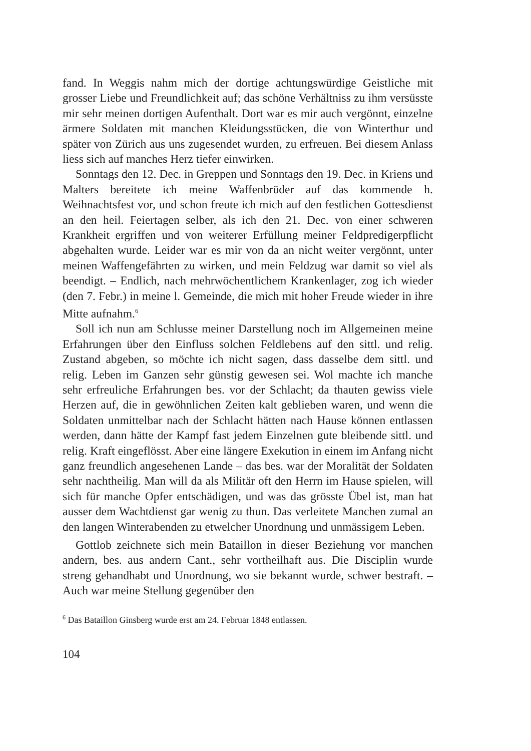fand. In Weggis nahm mich der dortige achtungswürdige Geistliche mit grosser Liebe und Freundlichkeit auf; das schöne Verhältniss zu ihm versüsste mir sehr meinen dortigen Aufenthalt. Dort war es mir auch vergönnt, einzelne ärmere Soldaten mit manchen Kleidungsstücken, die von Winterthur und später von Zürich aus uns zugesendet wurden, zu erfreuen. Bei diesem Anlass liess sich auf manches Herz tiefer einwirken.
Sonntags den 12. Dec. in Greppen und Sonntags den 19. Dec. in Kriens und Malters bereitete ich meine Waffenbrüder auf das kommende h. Weihnachtsfest vor, und schon freute ich mich auf den festlichen Gottesdienst an den heil. Feiertagen selber, als ich den 21. Dec. von einer schweren Krankheit ergriffen und von weiterer Erfüllung meiner Feldpredigerpflicht abgehalten wurde. Leider war es mir von da an nicht weiter vergönnt, unter meinen Waffengefährten zu wirken, und mein Feldzug war damit so viel als beendigt. – Endlich, nach mehrwöchentlichem Krankenlager, zog ich wieder (den 7. Febr.) in meine l. Gemeinde, die mich mit hoher Freude wieder in ihre Mitte aufnahm.<sup>6</sup>
Soll ich nun am Schlusse meiner Darstellung noch im Allgemeinen meine Erfahrungen über den Einfluss solchen Feldlebens auf den sittl. und relig. Zustand abgeben, so möchte ich nicht sagen, dass dasselbe dem sittl. und relig. Leben im Ganzen sehr günstig gewesen sei. Wol machte ich manche sehr erfreuliche Erfahrungen bes. vor der Schlacht; da thauten gewiss viele Herzen auf, die in gewöhnlichen Zeiten kalt geblieben waren, und wenn die Soldaten unmittelbar nach der Schlacht hätten nach Hause können entlassen werden, dann hätte der Kampf fast jedem Einzelnen gute bleibende sittl. und relig. Kraft eingeflösst. Aber eine längere Exekution in einem im Anfang nicht ganz freundlich angesehenen Lande – das bes. war der Moralität der Soldaten sehr nachtheilig. Man will da als Militär oft den Herrn im Hause spielen, will sich für manche Opfer entschädigen, und was das grösste Übel ist, man hat ausser dem Wachtdienst gar wenig zu thun. Das verleitete Manchen zumal an den langen Winterabenden zu etwelcher Unordnung und unmässigem Leben.
Gottlob zeichnete sich mein Bataillon in dieser Beziehung vor manchen andern, bes. aus andern Cant., sehr vortheilhaft aus. Die Disciplin wurde streng gehandhabt und Unordnung, wo sie bekannt wurde, schwer bestraft. – Auch war meine Stellung gegenüber den
<sup>6</sup> Das Bataillon Ginsberg wurde erst am 24. Februar 1848 entlassen.
104